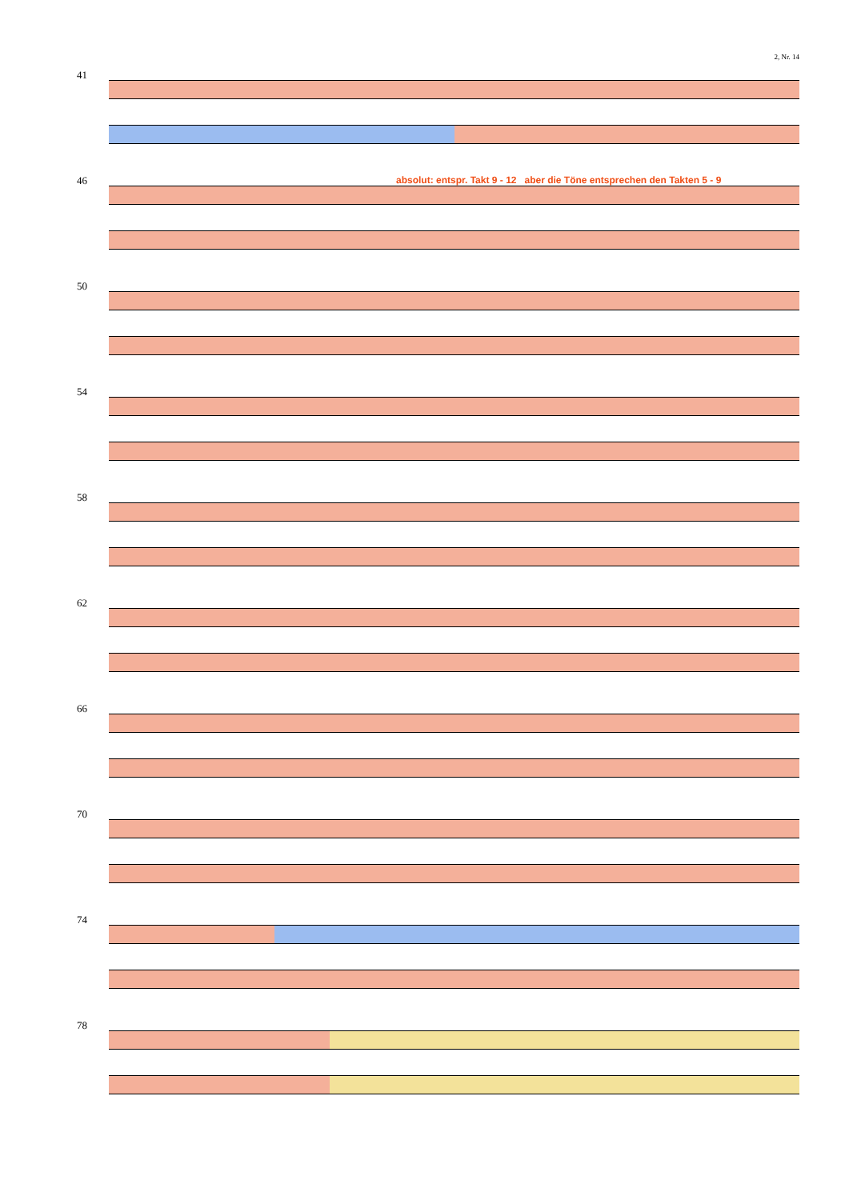2, Nr. 14
41
absolut: entspr. Takt 9 - 12 aber die Töne entsprechen den Takten 5 - 9
46
50
54
58
62
66
70
74
78